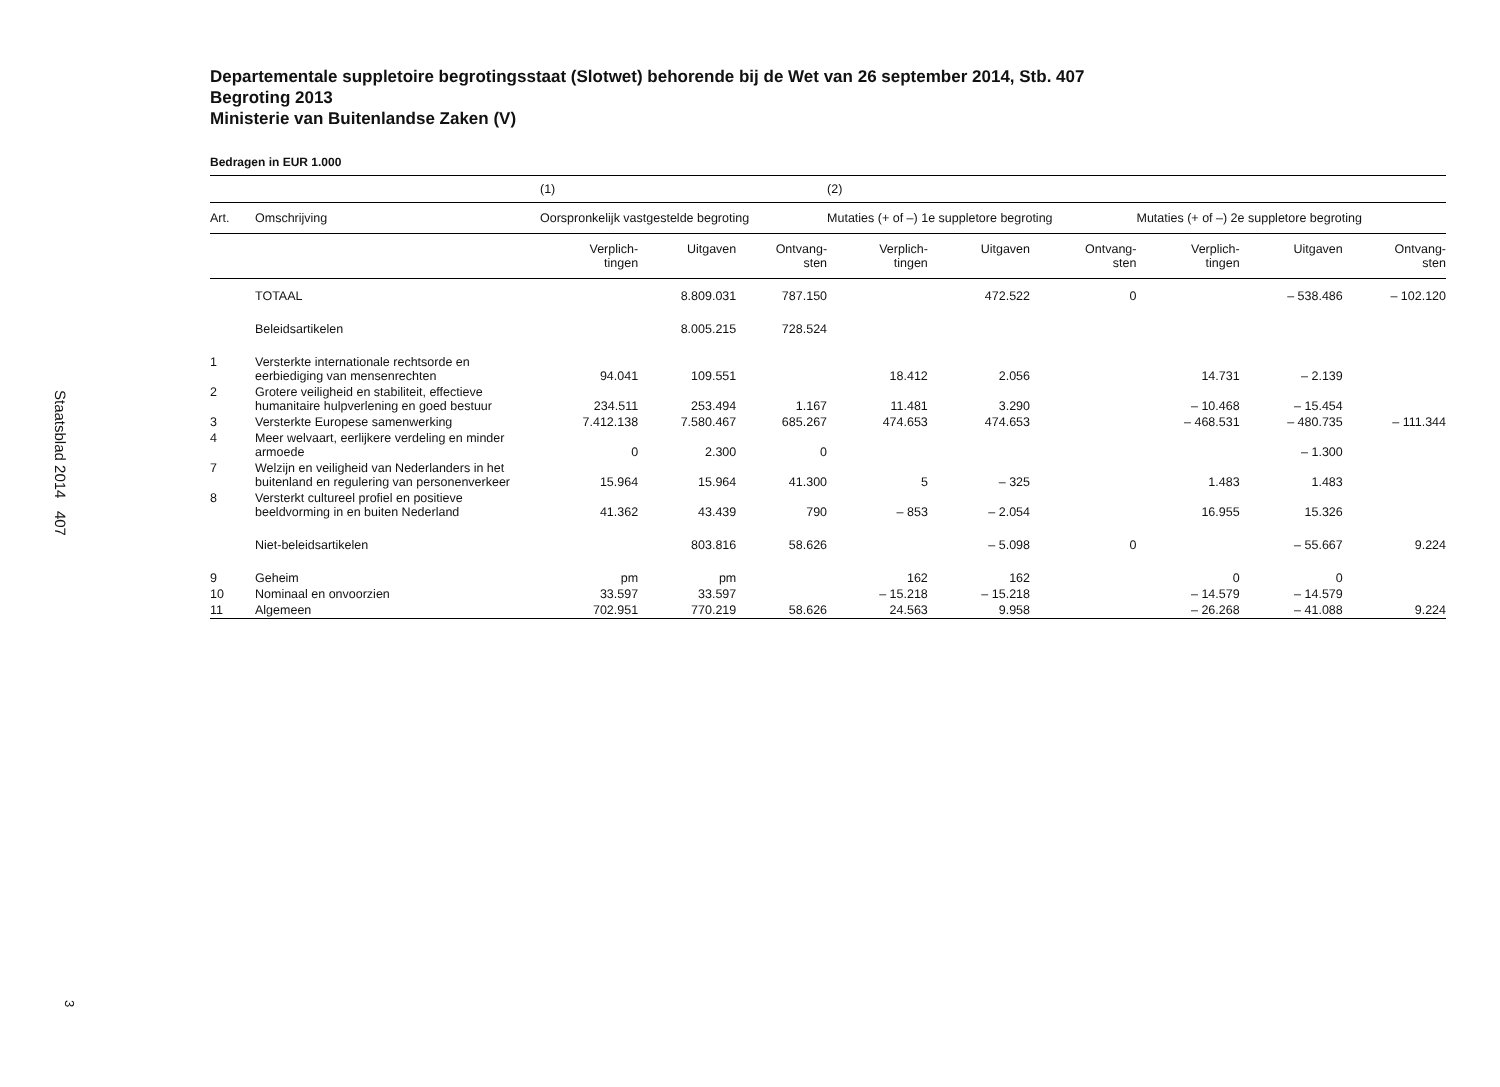Staatsblad 2014 407
3
Departementale suppletoire begrotingsstaat (Slotwet) behorende bij de Wet van 26 september 2014, Stb. 407
Begroting 2013
Ministerie van Buitenlandse Zaken (V)
Bedragen in EUR 1.000
| | | (1) | | | (2) | | | | | |
| --- | --- | --- | --- | --- | --- | --- | --- | --- | --- | --- |
| Art. | Omschrijving | Oorspronkelijk vastgestelde begroting | | | Mutaties (+ of –) 1e suppletore begroting | | | Mutaties (+ of –) 2e suppletore begroting | | |
| | | Verplich- tingen | Uitgaven | Ontvang- sten | Verplich- tingen | Uitgaven | Ontvang- sten | Verplich- tingen | Uitgaven | Ontvang- sten |
| | TOTAAL | | 8.809.031 | 787.150 | | 472.522 | 0 | | – 538.486 | – 102.120 |
| | Beleidsartikelen | | 8.005.215 | 728.524 | | | | | | |
| 1 | Versterkte internationale rechtsorde en eerbiediging van mensenrechten | 94.041 | 109.551 | | 18.412 | 2.056 | | 14.731 | – 2.139 | |
| 2 | Grotere veiligheid en stabiliteit, effectieve humanitaire hulpverlening en goed bestuur | 234.511 | 253.494 | 1.167 | 11.481 | 3.290 | | – 10.468 | – 15.454 | |
| 3 | Versterkte Europese samenwerking | 7.412.138 | 7.580.467 | 685.267 | 474.653 | 474.653 | | – 468.531 | – 480.735 | – 111.344 |
| 4 | Meer welvaart, eerlijkere verdeling en minder armoede | 0 | 2.300 | 0 | | | | | – 1.300 | |
| 7 | Welzijn en veiligheid van Nederlanders in het buitenland en regulering van personenverkeer | 15.964 | 15.964 | 41.300 | 5 | – 325 | | 1.483 | 1.483 | |
| 8 | Versterkt cultureel profiel en positieve beeldvorming in en buiten Nederland | 41.362 | 43.439 | 790 | – 853 | – 2.054 | | 16.955 | 15.326 | |
| | Niet-beleidsartikelen | | 803.816 | 58.626 | | – 5.098 | 0 | | – 55.667 | 9.224 |
| 9 | Geheim | pm | pm | | 162 | 162 | | 0 | 0 | |
| 10 | Nominaal en onvoorzien | 33.597 | 33.597 | | – 15.218 | – 15.218 | | – 14.579 | – 14.579 | |
| 11 | Algemeen | 702.951 | 770.219 | 58.626 | 24.563 | 9.958 | | – 26.268 | – 41.088 | 9.224 |